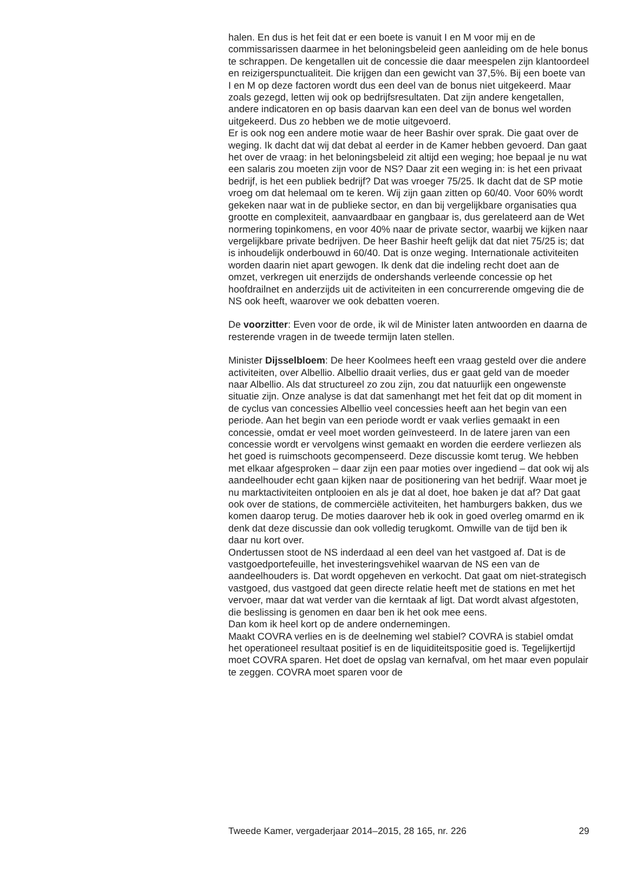halen. En dus is het feit dat er een boete is vanuit I en M voor mij en de commissarissen daarmee in het beloningsbeleid geen aanleiding om de hele bonus te schrappen. De kengetallen uit de concessie die daar meespelen zijn klantoordeel en reizigerspunctualiteit. Die krijgen dan een gewicht van 37,5%. Bij een boete van I en M op deze factoren wordt dus een deel van de bonus niet uitgekeerd. Maar zoals gezegd, letten wij ook op bedrijfsresultaten. Dat zijn andere kengetallen, andere indicatoren en op basis daarvan kan een deel van de bonus wel worden uitgekeerd. Dus zo hebben we de motie uitgevoerd.
Er is ook nog een andere motie waar de heer Bashir over sprak. Die gaat over de weging. Ik dacht dat wij dat debat al eerder in de Kamer hebben gevoerd. Dan gaat het over de vraag: in het beloningsbeleid zit altijd een weging; hoe bepaal je nu wat een salaris zou moeten zijn voor de NS? Daar zit een weging in: is het een privaat bedrijf, is het een publiek bedrijf? Dat was vroeger 75/25. Ik dacht dat de SP motie vroeg om dat helemaal om te keren. Wij zijn gaan zitten op 60/40. Voor 60% wordt gekeken naar wat in de publieke sector, en dan bij vergelijkbare organisaties qua grootte en complexiteit, aanvaardbaar en gangbaar is, dus gerelateerd aan de Wet normering topinkomens, en voor 40% naar de private sector, waarbij we kijken naar vergelijkbare private bedrijven. De heer Bashir heeft gelijk dat dat niet 75/25 is; dat is inhoudelijk onderbouwd in 60/40. Dat is onze weging. Internationale activiteiten worden daarin niet apart gewogen. Ik denk dat die indeling recht doet aan de omzet, verkregen uit enerzijds de ondershands verleende concessie op het hoofdrailnet en anderzijds uit de activiteiten in een concurrerende omgeving die de NS ook heeft, waarover we ook debatten voeren.
De voorzitter: Even voor de orde, ik wil de Minister laten antwoorden en daarna de resterende vragen in de tweede termijn laten stellen.
Minister Dijsselbloem: De heer Koolmees heeft een vraag gesteld over die andere activiteiten, over Albellio. Albellio draait verlies, dus er gaat geld van de moeder naar Albellio. Als dat structureel zo zou zijn, zou dat natuurlijk een ongewenste situatie zijn. Onze analyse is dat dat samen­hangt met het feit dat op dit moment in de cyclus van concessies Albellio veel concessies heeft aan het begin van een periode. Aan het begin van een periode wordt er vaak verlies gemaakt in een concessie, omdat er veel moet worden geïnvesteerd. In de latere jaren van een concessie wordt er vervolgens winst gemaakt en worden die eerdere verliezen als het goed is ruimschoots gecompenseerd. Deze discussie komt terug. We hebben met elkaar afgesproken – daar zijn een paar moties over ingediend – dat ook wij als aandeelhouder echt gaan kijken naar de positionering van het bedrijf. Waar moet je nu marktactiviteiten ontplooien en als je dat al doet, hoe baken je dat af? Dat gaat ook over de stations, de commerciële activiteiten, het hamburgers bakken, dus we komen daarop terug. De moties daarover heb ik ook in goed overleg omarmd en ik denk dat deze discussie dan ook volledig terugkomt. Omwille van de tijd ben ik daar nu kort over.
Ondertussen stoot de NS inderdaad al een deel van het vastgoed af. Dat is de vastgoedportefeuille, het investeringsvehikel waarvan de NS een van de aandeelhouders is. Dat wordt opgeheven en verkocht. Dat gaat om niet-strategisch vastgoed, dus vastgoed dat geen directe relatie heeft met de stations en met het vervoer, maar dat wat verder van die kerntaak af ligt. Dat wordt alvast afgestoten, die beslissing is genomen en daar ben ik het ook mee eens.
Dan kom ik heel kort op de andere ondernemingen.
Maakt COVRA verlies en is de deelneming wel stabiel? COVRA is stabiel omdat het operationeel resultaat positief is en de liquiditeitspositie goed is. Tegelijkertijd moet COVRA sparen. Het doet de opslag van kernafval, om het maar even populair te zeggen. COVRA moet sparen voor de
Tweede Kamer, vergaderjaar 2014–2015, 28 165, nr. 226 29